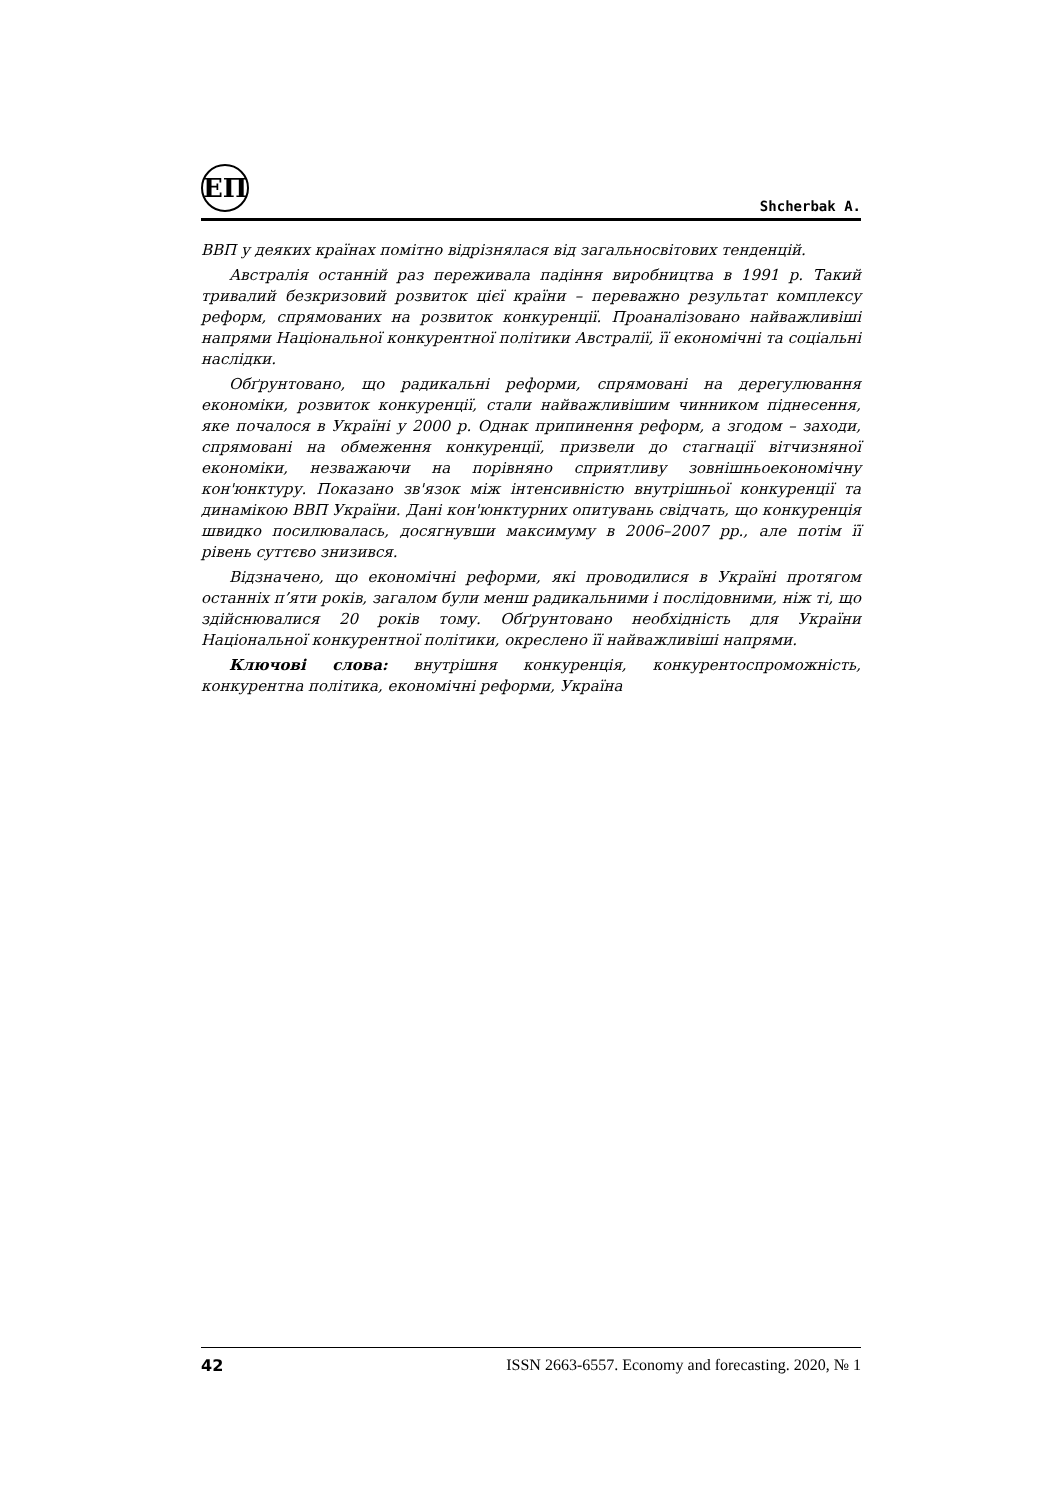ЕП
Shcherbak A.
ВВП у деяких країнах помітно відрізнялася від загальносвітових тенденцій.
Австралія останній раз переживала падіння виробництва в 1991 р. Такий тривалий безкризовий розвиток цієї країни – переважно результат комплексу реформ, спрямованих на розвиток конкуренції. Проаналізовано найважливіші напрями Національної конкурентної політики Австралії, її економічні та соціальні наслідки.
Обґрунтовано, що радикальні реформи, спрямовані на дерегулювання економіки, розвиток конкуренції, стали найважливішим чинником піднесення, яке почалося в Україні у 2000 р. Однак припинення реформ, а згодом – заходи, спрямовані на обмеження конкуренції, призвели до стагнації вітчизняної економіки, незважаючи на порівняно сприятливу зовнішньоекономічну кон'юнктуру. Показано зв'язок між інтенсивністю внутрішньої конкуренції та динамікою ВВП України. Дані кон'юнктурних опитувань свідчать, що конкуренція швидко посилювалась, досягнувши максимуму в 2006–2007 рр., але потім її рівень суттєво знизився.
Відзначено, що економічні реформи, які проводилися в Україні протягом останніх п’яти років, загалом були менш радикальними і послідовними, ніж ті, що здійснювалися 20 років тому. Обґрунтовано необхідність для України Національної конкурентної політики, окреслено її найважливіші напрями.
Ключові слова: внутрішня конкуренція, конкурентоспроможність, конкурентна політика, економічні реформи, Україна
42 ISSN 2663-6557. Economy and forecasting. 2020, № 1